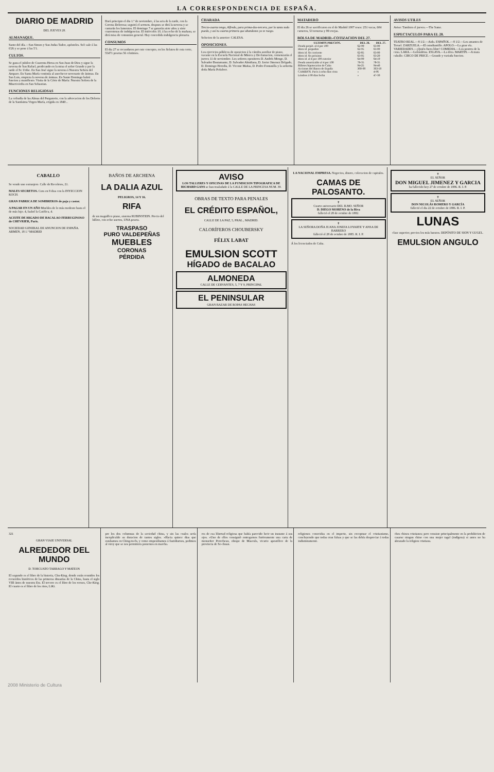LA CORRESPONDENCIA DE ESPAÑA.
DIARIO DE MADRID
DEL JUEVES 28.
ALMANAQUE.
Santo del día.—San Simon y San Judas Tadeo, apóstoles. Sol: sale á las 6'26 y se pone á las 5'1.
CULTOS.
Se gana el jubileo de Cuarenta Horas en San Juan de Dios y sigue la novena de San Rafael, predicando en la misa el señor Grande y por la tarde el Sr. Uribe. En San José sigue la novena á Nuestra Señora del Amparo. En Santa María continúa al anochecer novenario de ánimas. En San Luis, empieza la novena de ánimas. En Santo Domingo habrá funcion y manifiesto. Visita de la Córte de María: Nuestra Señora de la Misericordia en San Sebastian.
FUNCIONES RELIGIOSAS
La cofradía de las Almas del Purgatorio, con la advocacion de los Dolores de la Santísima Virgen María, erigida en 1840...
Dará principio el dia 1.º de noviembre, á las seis de la tarde, con la Corona Dolorosa; seguirá el sermon, despues se dirá la novena y se cantarán los lamentos. El domingo 7 se ganarán siete años y siete cuarentenas de indulgencias. El miércoles 10, á las ocho de la mañana, se dirá misa de comunion general. Hay concedida indulgencia plenaria.
CONSUMOS
El dia 27 se recaudaron por este concepto, en los fielatos de esta corte, 55471 pesetas 56 céntimos.
CHARADA
Tercia-cuarta tengo, Alfredo, para prima-dos-tercera, por lo tanto todo puedo, y así tu cuarta-primera que abandones yo te ruego.
Solucion de la anterior: CALESA.
OPOSICIONES.
Los ejercicios públicos de oposicion á la cátedra auxiliar de piano, vacante en la Escuela Nacional de Música y Declamacion, comenzarán el jueves 11 de noviembre. Los señores opositores D. Andrés Monge, D. Salvador Bustamante, D. Salvador Almiñana, D. Javier Jimenez Delgado, D. Domingo Heredia, D. Vicente Mañas, D. Pedro Fontanilla y la señorita doña María Peñalver.
MATADERO
El dia 26 se sacrificaron en el de Madrid 1007 reses: 251 vacas, 604 carneros, 53 terneras y 99 ovejas.
BOLSA DE MADRID.-COTIZACION DEL 27.
| ULTIMOS PRECIOS. | DEL 26. | DEL 27. |
| --- | --- | --- |
| Deuda perpét. al 4 por 100 | 62-90 | 63-00 |
| Idem id. pequeños | 62-95 | 63-00 |
| Idem id. fin corriente | 62-85 | 63-00 |
| Idem id. fin próximo | 63-05 | 63-20 |
| Idem id. al 4 por 100 exterior | 64-00 | 64-10 |
| Deuda amortizable al 4 por 100 | 78-35 | 78-35 |
| Billetes hipotecarios de Cuba | 94-25 | 94-40 |
| Acciones del Banco de España | 360-00 | 363-50 |
| CAMBIOS. París á ocho dias vista | » | 4-96 |
| Lóndres á 90 dias fecha | » | 47-30 |
AVISOS UTILES
Aviso: Tambien el jueves.—The Same.
ESPECTACULOS PARA EL 28.
TEATRO REAL.—8 1/2.—Aida. ESPAÑOL.—8 1/2.—Los amantes de Teruel. ZARZUELA.—El estudiantillo. APOLO.—La gran vía. VARIEDADES.—¡Quién fuera libre! COMEDIA.—Los postres de la cena. LARA.—Golondrina. ESLAVA.—La diva. MARTIN.—A mata caballo. CIRCO DE PRICE.—Grande y variada funcion.
CABALLO
Se vende uno estranjero. Calle de Recoletos, 21.
MALES SECRETOS. Cura en 8 dias con la INYECCION KOCH.
GRAN FABRICA DE SOMBREROS de paja y castor.
A PAGAR EN UN AÑO Muebles de lo más modesto hasta el de más lujo. 4, Isabel la Católica, 4.
ACEITE DE HIGADO DE BACALAO FERRUGINOSO de CHEVRIER, Paris.
SOCIEDAD GENERAL DE ANUNCIOS DE ESPAÑA. ARMEN, 18 1.º MADRID
BAÑOS DE ARCHENA
LA DALIA AZUL
PELIGROS, 14 Y 16.
RIFA
de un magnífico piano, sistema RUBINSTEIN. Precio del billete, con ocho suertes, UNA peseta.
TRASPASO
PURO VALDEPEÑAS
MUEBLES
CORONAS
PÉRDIDA
AVISO
LOS TALLERES Y OFICINAS DE LA FUNDICION TIPOGRAFICA DE RICHARD GANS se han trasladado á la CALLE DE LA PRINCESA NUM. 39.
OBRAS DE TEXTO PARA PENALES
EL CRÉDITO ESPAÑOL,
CALLE DE LA PAZ, 5, PRAL., MADRID.
CALORÍFEROS CHOUBERSKY
FÉLIX LABAT
EMULSION SCOTT
HÍGADO de BACALAO
ALMONEDA
CALLE DE CERVANTES, 5, 7 Y 9, PRINCIPAL
EL PENINSULAR
GRAN BAZAR DE ROPAS HECHAS
LA NACIONAL EMPRESA. Negocios, dinero, colocacion de capitales.
CAMAS DE PALOSANTO.
✝
Cuarto aniversario DEL ILMO. SEÑOR
D. DIEGO MORENO de la Riva
falleció el 28 de octubre de 1882.
✝
LA SEÑORA DOÑA JUANA JOSEFA LOYARTE Y ANSA DE BARRERO
falleció el 28 de octubre de 1885. R. I. P.
Á los licenciados de Cuba.
✝
EL SEÑOR
DON MIGUEL JIMENEZ Y GARCIA
ha fallecido hoy 27 de octubre de 1886. R. I. P.
✝
EL SEÑOR
DON NICOLÁS ROMERO Y GARCÍA
falleció el dia 22 de octubre de 1886. R. I. P.
LUNAS
clase superior, precios los más baratos. DEPÓSITO DE SION Y GUGEL.
EMULSION ANGULO
321
GRAN VIAJE UNIVERSAL
ALREDEDOR DEL MUNDO
D. TORCUATO TARRAGO Y MATEOS
El segundo es el libro de la historia, Chu-King, donde están reunidos los recuerdos históricos de las primeras dinastías de la China, hasta el siglo VIII ántes de nuestra Era. El tercero es el libro de los versos, Che-King. El cuarto es el libro de los ritos, LiKi.
pre los dos columnas de la sociedad china, y sin las cuales sería inexplicable su duracion de tantos siglos. »Hacia quince dias que estabamos en Ching-tu-fu, y como empezábamos á fastidiarnos, pedimos al virey que se nos permitiera ponernos en marcha.
res de esa libertad religiosa que había parecido lucir un instante á sus ojos. »Uno de ellos consiguió entregarnos furtivamente una carta de monseñor Perocheau, obispo de Mascula, vicario apostólico de la provincia de Se-chuan.
religiones conocidas en el imperio, sin exceptuar el cristianismo, concluyendo que todas eran falsas y que se las debía despreciar á todas indistintamente.
chos chinos cristianos; pero consiste principalmente en la prohibicion de casarse ningun chino con una mujer tagal (indígena) si antes no ha abrazado la religion cristiana.
2008 Ministerio de Cultura